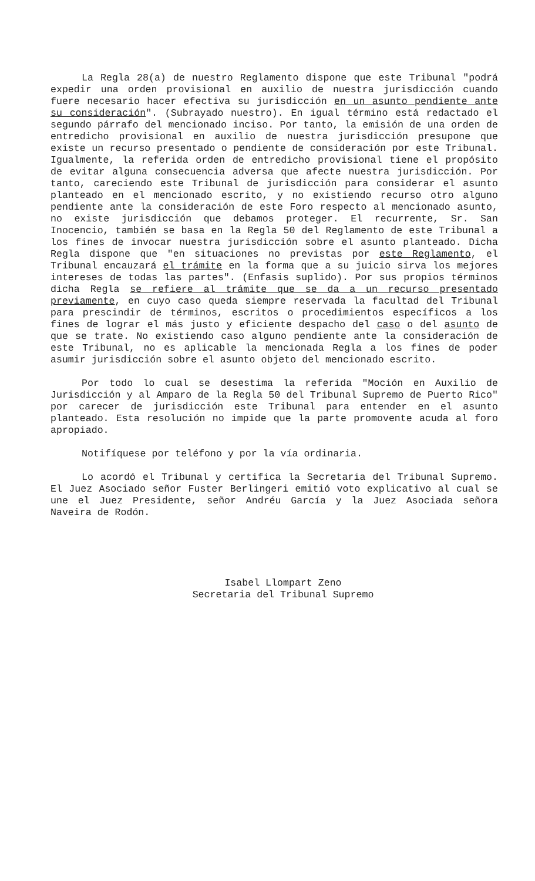La Regla 28(a) de nuestro Reglamento dispone que este Tribunal "podrá expedir una orden provisional en auxilio de nuestra jurisdicción cuando fuere necesario hacer efectiva su jurisdicción en un asunto pendiente ante su consideración". (Subrayado nuestro). En igual término está redactado el segundo párrafo del mencionado inciso. Por tanto, la emisión de una orden de entredicho provisional en auxilio de nuestra jurisdicción presupone que existe un recurso presentado o pendiente de consideración por este Tribunal. Igualmente, la referida orden de entredicho provisional tiene el propósito de evitar alguna consecuencia adversa que afecte nuestra jurisdicción. Por tanto, careciendo este Tribunal de jurisdicción para considerar el asunto planteado en el mencionado escrito, y no existiendo recurso otro alguno pendiente ante la consideración de este Foro respecto al mencionado asunto, no existe jurisdicción que debamos proteger. El recurrente, Sr. San Inocencio, también se basa en la Regla 50 del Reglamento de este Tribunal a los fines de invocar nuestra jurisdicción sobre el asunto planteado. Dicha Regla dispone que "en situaciones no previstas por este Reglamento, el Tribunal encauzará el trámite en la forma que a su juicio sirva los mejores intereses de todas las partes". (Enfasis suplido). Por sus propios términos dicha Regla se refiere al trámite que se da a un recurso presentado previamente, en cuyo caso queda siempre reservada la facultad del Tribunal para prescindir de términos, escritos o procedimientos específicos a los fines de lograr el más justo y eficiente despacho del caso o del asunto de que se trate. No existiendo caso alguno pendiente ante la consideración de este Tribunal, no es aplicable la mencionada Regla a los fines de poder asumir jurisdicción sobre el asunto objeto del mencionado escrito.
Por todo lo cual se desestima la referida "Moción en Auxilio de Jurisdicción y al Amparo de la Regla 50 del Tribunal Supremo de Puerto Rico" por carecer de jurisdicción este Tribunal para entender en el asunto planteado. Esta resolución no impide que la parte promovente acuda al foro apropiado.
Notifíquese por teléfono y por la vía ordinaria.
Lo acordó el Tribunal y certifica la Secretaria del Tribunal Supremo. El Juez Asociado señor Fuster Berlingeri emitió voto explicativo al cual se une el Juez Presidente, señor Andréu García y la Juez Asociada señora Naveira de Rodón.
Isabel Llompart Zeno
Secretaria del Tribunal Supremo